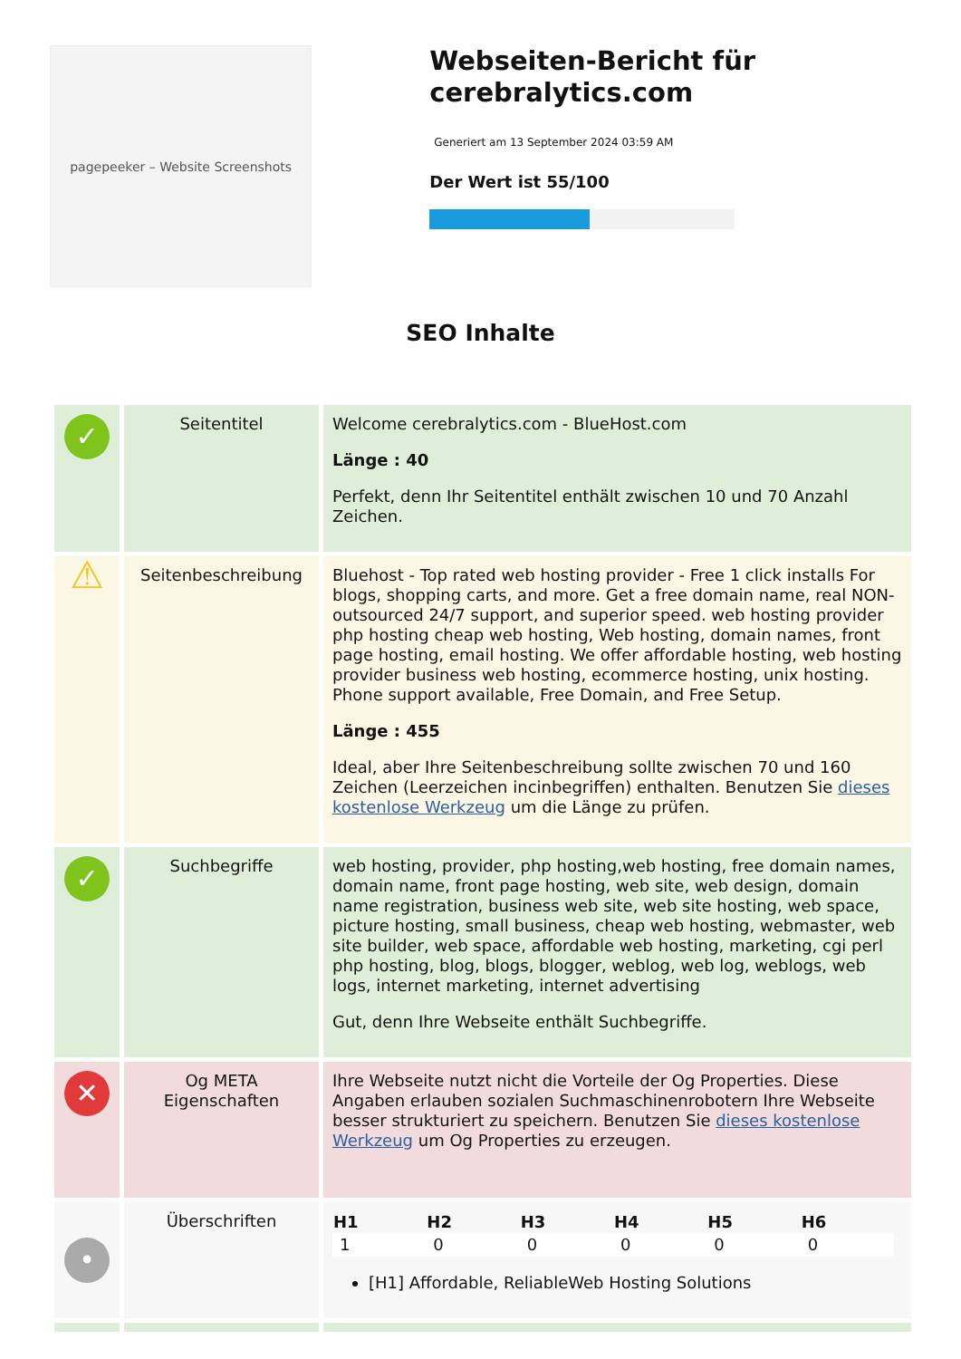pagepeeker – Website Screenshots
Webseiten-Bericht für cerebralytics.com
Generiert am 13 September 2024 03:59 AM
Der Wert ist 55/100
SEO Inhalte
| ✓ | Seitentitel | Welcome cerebralytics.com - BlueHost.com Länge : 40 Perfekt, denn Ihr Seitentitel enthält zwischen 10 und 70 Anzahl Zeichen. |
| ⚠ | Seitenbeschreibung | Bluehost - Top rated web hosting provider - Free 1 click installs For blogs, shopping carts, and more. Get a free domain name, real NON-outsourced 24/7 support, and superior speed. web hosting provider php hosting cheap web hosting, Web hosting, domain names, front page hosting, email hosting. We offer affordable hosting, web hosting provider business web hosting, ecommerce hosting, unix hosting. Phone support available, Free Domain, and Free Setup. Länge : 455 Ideal, aber Ihre Seitenbeschreibung sollte zwischen 70 und 160 Zeichen (Leerzeichen incinbegriffen) enthalten. Benutzen Sie dieses kostenlose Werkzeug um die Länge zu prüfen. |
| ✓ | Suchbegriffe | web hosting, provider, php hosting,web hosting, free domain names, domain name, front page hosting, web site, web design, domain name registration, business web site, web site hosting, web space, picture hosting, small business, cheap web hosting, webmaster, web site builder, web space, affordable web hosting, marketing, cgi perl php hosting, blog, blogs, blogger, weblog, web log, weblogs, web logs, internet marketing, internet advertising Gut, denn Ihre Webseite enthält Suchbegriffe. |
| ✕ | Og META Eigenschaften | Ihre Webseite nutzt nicht die Vorteile der Og Properties. Diese Angaben erlauben sozialen Suchmaschinenrobotern Ihre Webseite besser strukturiert zu speichern. Benutzen Sie dieses kostenlose Werkzeug um Og Properties zu erzeugen. |
| • | Überschriften | / H1 / H2 / H3 / H4 / H5 / H6 / / --- / --- / --- / --- / --- / --- / / 1 / 0 / 0 / 0 / 0 / 0 / [H1] Affordable, ReliableWeb Hosting Solutions |